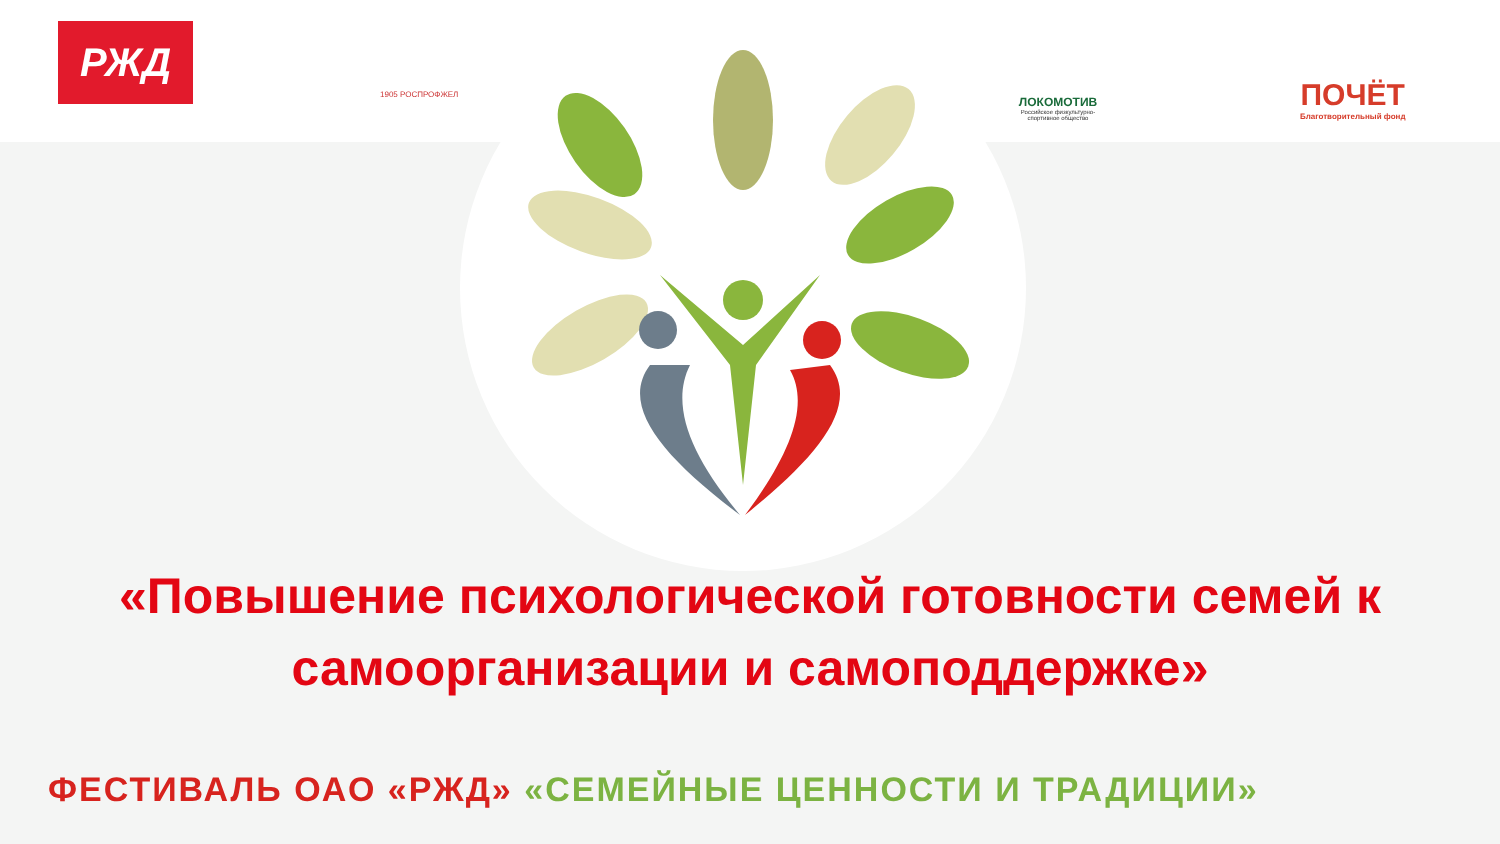РЖД
1905 РОСПРОФЖЕЛ
ЛОКОМОТИВ
Российское физкультурно-спортивное общество
ПОЧЁТ
Благотворительный фонд
«Повышение психологической готовности семей к самоорганизации и самоподдержке»
ФЕСТИВАЛЬ ОАО «РЖД» «СЕМЕЙНЫЕ ЦЕННОСТИ И ТРАДИЦИИ»